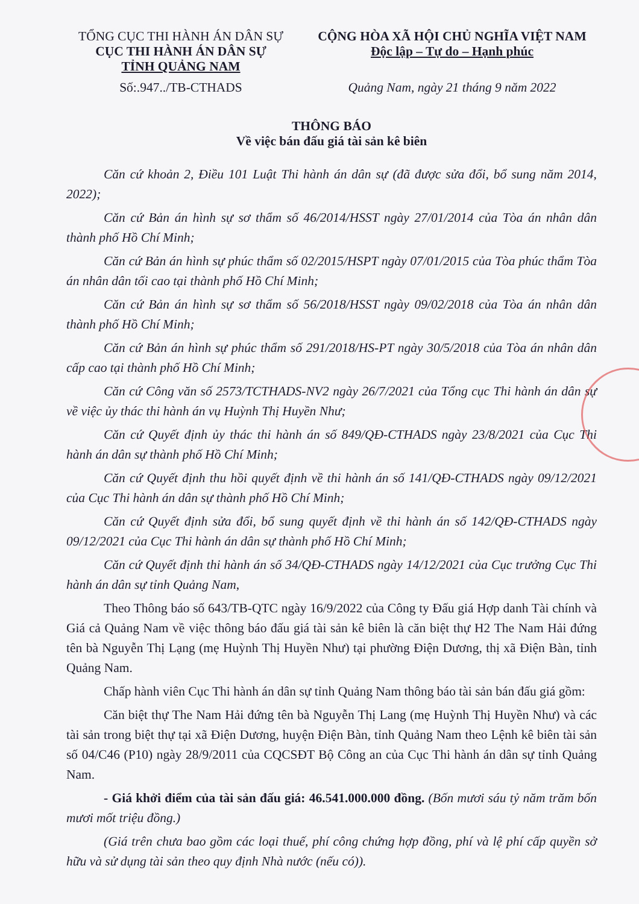TỔNG CỤC THI HÀNH ÁN DÂN SỰ
CỤC THI HÀNH ÁN DÂN SỰ
TỈNH QUẢNG NAM
Số:.947../TB-CTHADS
CỘNG HÒA XÃ HỘI CHỦ NGHĨA VIỆT NAM
Độc lập – Tự do – Hạnh phúc
Quảng Nam, ngày 21 tháng 9 năm 2022
THÔNG BÁO
Về việc bán đấu giá tài sản kê biên
Căn cứ khoản 2, Điều 101 Luật Thi hành án dân sự (đã được sửa đổi, bổ sung năm 2014, 2022);
Căn cứ Bản án hình sự sơ thẩm số 46/2014/HSST ngày 27/01/2014 của Tòa án nhân dân thành phố Hồ Chí Minh;
Căn cứ Bản án hình sự phúc thẩm số 02/2015/HSPT ngày 07/01/2015 của Tòa phúc thẩm Tòa án nhân dân tối cao tại thành phố Hồ Chí Minh;
Căn cứ Bản án hình sự sơ thẩm số 56/2018/HSST ngày 09/02/2018 của Tòa án nhân dân thành phố Hồ Chí Minh;
Căn cứ Bản án hình sự phúc thẩm số 291/2018/HS-PT ngày 30/5/2018 của Tòa án nhân dân cấp cao tại thành phố Hồ Chí Minh;
Căn cứ Công văn số 2573/TCTHADS-NV2 ngày 26/7/2021 của Tổng cục Thi hành án dân sự về việc ủy thác thi hành án vụ Huỳnh Thị Huyền Như;
Căn cứ Quyết định ủy thác thi hành án số 849/QĐ-CTHADS ngày 23/8/2021 của Cục Thi hành án dân sự thành phố Hồ Chí Minh;
Căn cứ Quyết định thu hồi quyết định về thi hành án số 141/QĐ-CTHADS ngày 09/12/2021 của Cục Thi hành án dân sự thành phố Hồ Chí Minh;
Căn cứ Quyết định sửa đổi, bổ sung quyết định về thi hành án số 142/QĐ-CTHADS ngày 09/12/2021 của Cục Thi hành án dân sự thành phố Hồ Chí Minh;
Căn cứ Quyết định thi hành án số 34/QĐ-CTHADS ngày 14/12/2021 của Cục trưởng Cục Thi hành án dân sự tỉnh Quảng Nam,
Theo Thông báo số 643/TB-QTC ngày 16/9/2022 của Công ty Đấu giá Hợp danh Tài chính và Giá cả Quảng Nam về việc thông báo đấu giá tài sản kê biên là căn biệt thự H2 The Nam Hải đứng tên bà Nguyễn Thị Lạng (mẹ Huỳnh Thị Huyền Như) tại phường Điện Dương, thị xã Điện Bàn, tỉnh Quảng Nam.
Chấp hành viên Cục Thi hành án dân sự tỉnh Quảng Nam thông báo tài sản bán đấu giá gồm:
Căn biệt thự The Nam Hải đứng tên bà Nguyễn Thị Lang (mẹ Huỳnh Thị Huyền Như) và các tài sản trong biệt thự tại xã Điện Dương, huyện Điện Bàn, tỉnh Quảng Nam theo Lệnh kê biên tài sản số 04/C46 (P10) ngày 28/9/2011 của CQCSĐT Bộ Công an của Cục Thi hành án dân sự tỉnh Quảng Nam.
- Giá khởi điểm của tài sản đấu giá: 46.541.000.000 đồng. (Bốn mươi sáu tỷ năm trăm bốn mươi mốt triệu đồng.)
(Giá trên chưa bao gồm các loại thuế, phí công chứng hợp đồng, phí và lệ phí cấp quyền sở hữu và sử dụng tài sản theo quy định Nhà nước (nếu có)).